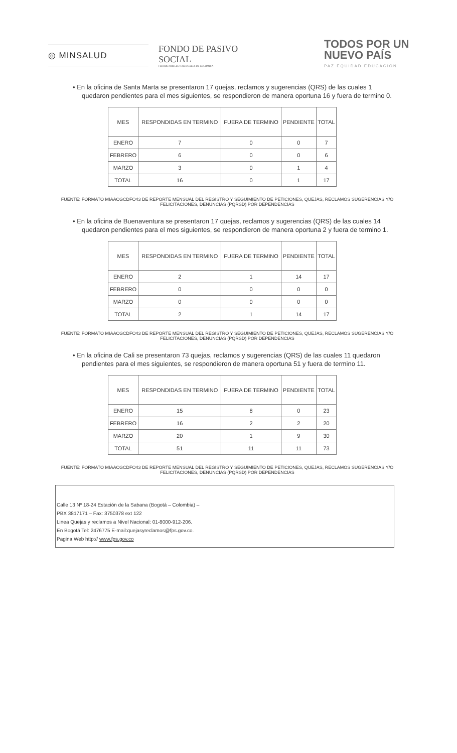◎ MINSALUD
FONDO DE PASIVO SOCIAL
FERROCARRILES NACIONALES DE COLOMBIA
TODOS POR UN
NUEVO PAÍS
PAZ EQUIDAD EDUCACIÓN
• En la oficina de Santa Marta se presentaron 17 quejas, reclamos y sugerencias (QRS) de las cuales 1 quedaron pendientes para el mes siguientes, se respondieron de manera oportuna 16 y fuera de termino 0.
| MES | RESPONDIDAS EN TERMINO | FUERA DE TERMINO | PENDIENTE | TOTAL |
| --- | --- | --- | --- | --- |
| ENERO | 7 | 0 | 0 | 7 |
| FEBRERO | 6 | 0 | 0 | 6 |
| MARZO | 3 | 0 | 1 | 4 |
| TOTAL | 16 | 0 | 1 | 17 |
FUENTE: FORMATO MIAACGCDFO43 DE REPORTE MENSUAL DEL REGISTRO Y SEGUIMIENTO DE PETICIONES, QUEJAS, RECLAMOS SUGERENCIAS Y/O FELICITACIONES, DENUNCIAS (PQRSD) POR DEPENDENCIAS
• En la oficina de Buenaventura se presentaron 17 quejas, reclamos y sugerencias (QRS) de las cuales 14 quedaron pendientes para el mes siguientes, se respondieron de manera oportuna 2 y fuera de termino 1.
| MES | RESPONDIDAS EN TERMINO | FUERA DE TERMINO | PENDIENTE | TOTAL |
| --- | --- | --- | --- | --- |
| ENERO | 2 | 1 | 14 | 17 |
| FEBRERO | 0 | 0 | 0 | 0 |
| MARZO | 0 | 0 | 0 | 0 |
| TOTAL | 2 | 1 | 14 | 17 |
FUENTE: FORMATO MIAACGCDFO43 DE REPORTE MENSUAL DEL REGISTRO Y SEGUIMIENTO DE PETICIONES, QUEJAS, RECLAMOS SUGERENCIAS Y/O FELICITACIONES, DENUNCIAS (PQRSD) POR DEPENDENCIAS
• En la oficina de Cali se presentaron 73 quejas, reclamos y sugerencias (QRS) de las cuales 11 quedaron pendientes para el mes siguientes, se respondieron de manera oportuna 51 y fuera de termino 11.
| MES | RESPONDIDAS EN TERMINO | FUERA DE TERMINO | PENDIENTE | TOTAL |
| --- | --- | --- | --- | --- |
| ENERO | 15 | 8 | 0 | 23 |
| FEBRERO | 16 | 2 | 2 | 20 |
| MARZO | 20 | 1 | 9 | 30 |
| TOTAL | 51 | 11 | 11 | 73 |
FUENTE: FORMATO MIAACGCDFO43 DE REPORTE MENSUAL DEL REGISTRO Y SEGUIMIENTO DE PETICIONES, QUEJAS, RECLAMOS SUGERENCIAS Y/O FELICITACIONES, DENUNCIAS (PQRSD) POR DEPENDENCIAS
Calle 13 Nº 18-24 Estación de la Sabana (Bogotá – Colombia) –
PBX 3817171 – Fax: 3750378 ext 122
Linea Quejas y reclamos a Nivel Nacional: 01-8000-912-206.
En Bogotá Tel: 2476775 E-mail:quejasyreclamos@fps.gov.co.
Pagina Web http:// www.fps.gov.co